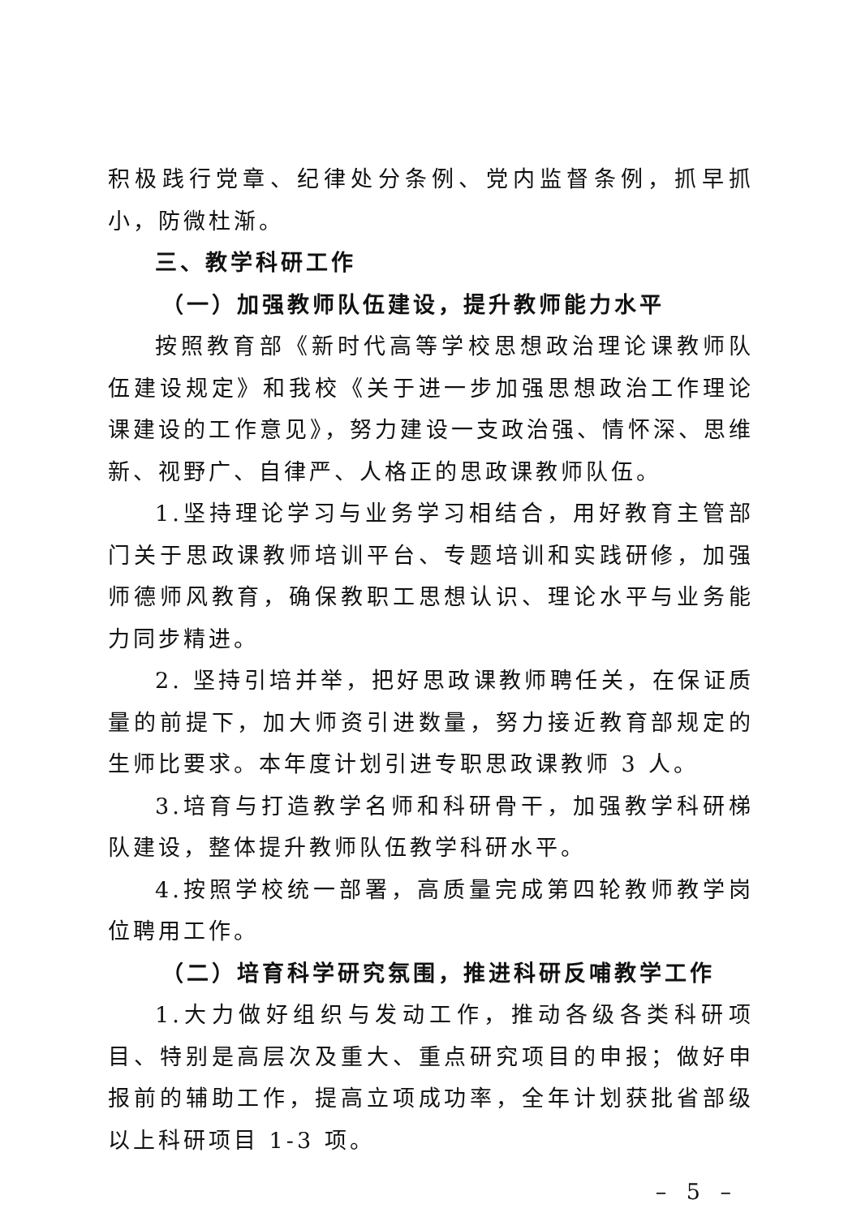积极践行党章、纪律处分条例、党内监督条例，抓早抓小，防微杜渐。
三、教学科研工作
（一）加强教师队伍建设，提升教师能力水平
按照教育部《新时代高等学校思想政治理论课教师队伍建设规定》和我校《关于进一步加强思想政治工作理论课建设的工作意见》，努力建设一支政治强、情怀深、思维新、视野广、自律严、人格正的思政课教师队伍。
1.坚持理论学习与业务学习相结合，用好教育主管部门关于思政课教师培训平台、专题培训和实践研修，加强师德师风教育，确保教职工思想认识、理论水平与业务能力同步精进。
2. 坚持引培并举，把好思政课教师聘任关，在保证质量的前提下，加大师资引进数量，努力接近教育部规定的生师比要求。本年度计划引进专职思政课教师 3 人。
3.培育与打造教学名师和科研骨干，加强教学科研梯队建设，整体提升教师队伍教学科研水平。
4.按照学校统一部署，高质量完成第四轮教师教学岗位聘用工作。
（二）培育科学研究氛围，推进科研反哺教学工作
1.大力做好组织与发动工作，推动各级各类科研项目、特别是高层次及重大、重点研究项目的申报；做好申报前的辅助工作，提高立项成功率，全年计划获批省部级以上科研项目 1-3 项。
– 5 –